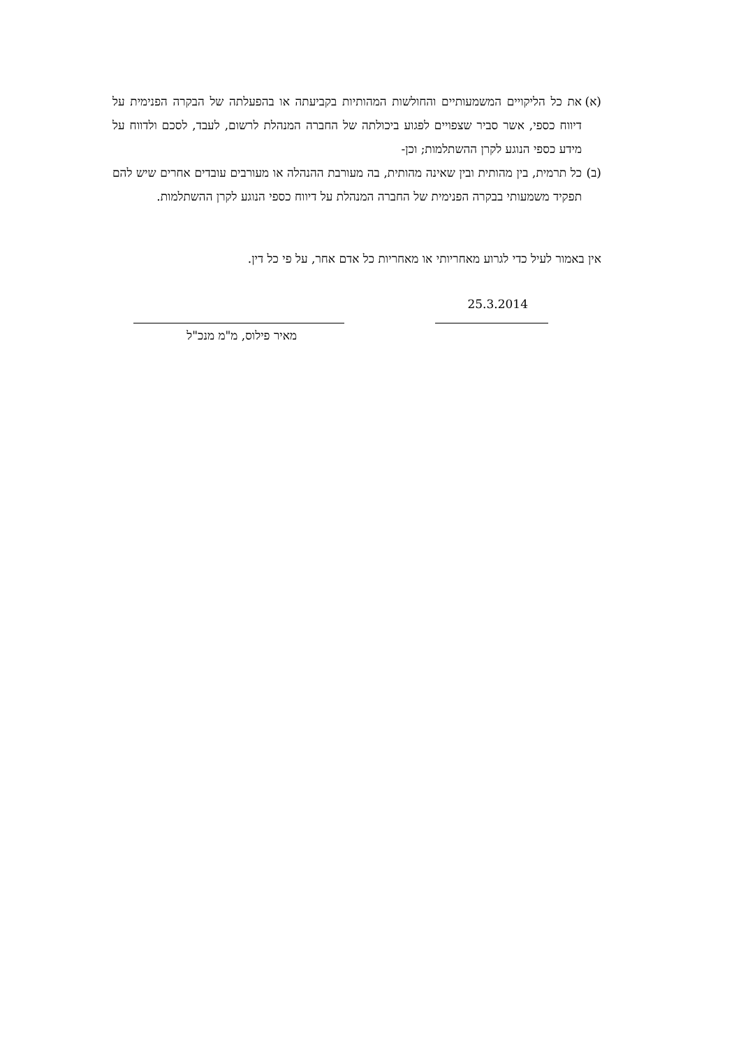(א)
את כל הליקויים המשמעותיים והחולשות המהותיות בקביעתה או בהפעלתה של הבקרה הפנימית על דיווח כספי, אשר סביר שצפויים לפגוע ביכולתה של החברה המנהלת לרשום, לעבד, לסכם ולדווח על מידע כספי הנוגע לקרן ההשתלמות; וכן-
(ב)
כל תרמית, בין מהותית ובין שאינה מהותית, בה מעורבת ההנהלה או מעורבים עובדים אחרים שיש להם תפקיד משמעותי בבקרה הפנימית של החברה המנהלת על דיווח כספי הנוגע לקרן ההשתלמות.
אין באמור לעיל כדי לגרוע מאחריותי או מאחריות כל אדם אחר, על פי כל דין.
25.3.2014
מאיר פילוס, מ"מ מנכ"ל